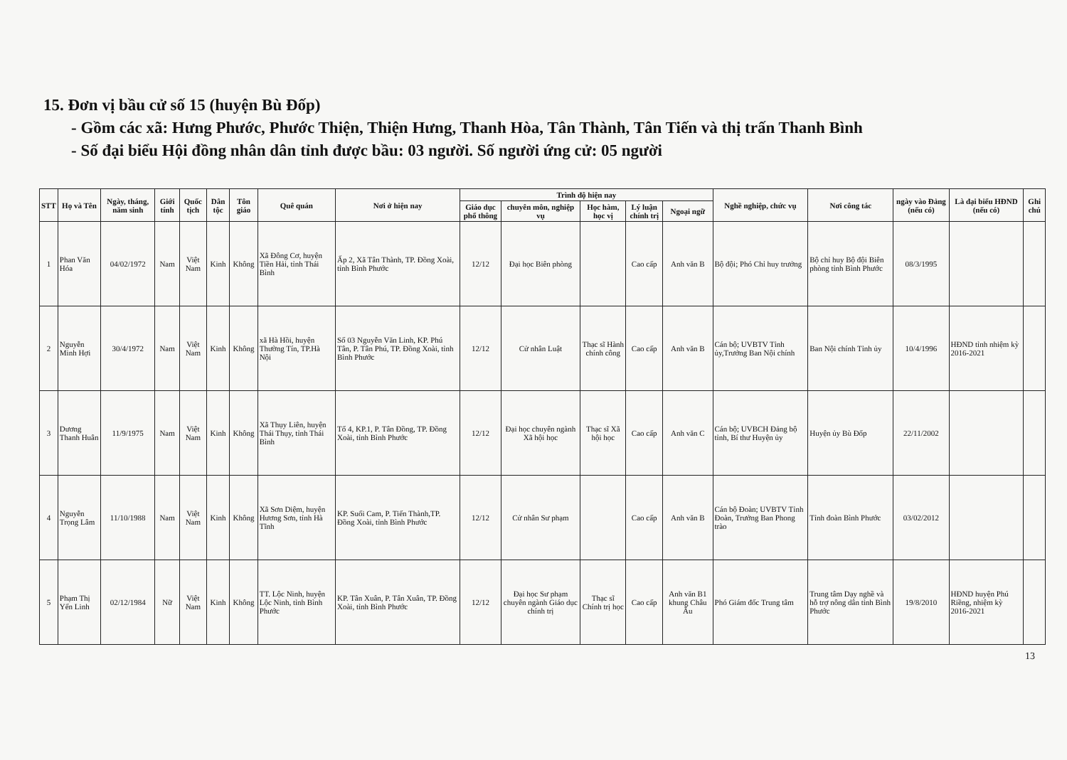15. Đơn vị bầu cử số 15 (huyện Bù Đốp)
- Gồm các xã: Hưng Phước, Phước Thiện, Thiện Hưng, Thanh Hòa, Tân Thành, Tân Tiến và thị trấn Thanh Bình
- Số đại biểu Hội đồng nhân dân tỉnh được bầu: 03 người. Số người ứng cử: 05 người
| STT | Họ và Tên | Ngày, tháng, năm sinh | Giới tính | Quốc tịch | Dân tộc | Tôn giáo | Quê quán | Nơi ở hiện nay | Trình độ hiện nay | | | | | Nghề nghiệp, chức vụ | Nơi công tác | ngày vào Đảng (nếu có) | Là đại biểu HĐND (nếu có) | Ghi chú |
| --- | --- | --- | --- | --- | --- | --- | --- | --- | --- | --- | --- | --- | --- | --- | --- | --- | --- | --- |
| | | | | | | | | | Giáo dục phổ thông | chuyên môn, nghiệp vụ | Học hàm, học vị | Lý luận chính trị | Ngoại ngữ | | | | | |
| 1 | Phan Văn Hóa | 04/02/1972 | Nam | Việt Nam | Kinh | Không | Xã Đông Cơ, huyện Tiền Hải, tỉnh Thái Bình | Ấp 2, Xã Tân Thành, TP. Đồng Xoài, tỉnh Bình Phước | 12/12 | Đại học Biên phòng | | Cao cấp | Anh văn B | Bộ đội; Phó Chỉ huy trưởng | Bộ chỉ huy Bộ đội Biên phòng tỉnh Bình Phước | 08/3/1995 | | |
| 2 | Nguyễn Minh Hợi | 30/4/1972 | Nam | Việt Nam | Kinh | Không | xã Hà Hồi, huyện Thường Tín, TP.Hà Nội | Số 03 Nguyễn Văn Linh, KP. Phú Tân, P. Tân Phú, TP. Đồng Xoài, tỉnh Bình Phước | 12/12 | Cử nhân Luật | Thạc sĩ Hành chính công | Cao cấp | Anh văn B | Cán bộ; UVBTV Tỉnh ủy,Trưởng Ban Nội chính | Ban Nội chính Tỉnh ủy | 10/4/1996 | HĐND tỉnh nhiệm kỳ 2016-2021 | |
| 3 | Dương Thanh Huân | 11/9/1975 | Nam | Việt Nam | Kinh | Không | Xã Thụy Liên, huyện Thái Thụy, tỉnh Thái Bình | Tổ 4, KP.1, P. Tân Đồng, TP. Đồng Xoài, tỉnh Bình Phước | 12/12 | Đại học chuyên ngành Xã hội học | Thạc sĩ Xã hội học | Cao cấp | Anh văn C | Cán bộ; UVBCH Đảng bộ tỉnh, Bí thư Huyện ủy | Huyện ủy Bù Đốp | 22/11/2002 | | |
| 4 | Nguyễn Trọng Lâm | 11/10/1988 | Nam | Việt Nam | Kinh | Không | Xã Sơn Diệm, huyện Hương Sơn, tỉnh Hà Tĩnh | KP. Suối Cam, P. Tiến Thành,TP. Đồng Xoài, tỉnh Bình Phước | 12/12 | Cử nhân Sư phạm | | Cao cấp | Anh văn B | Cán bộ Đoàn; UVBTV Tỉnh Đoàn, Trưởng Ban Phong trào | Tỉnh đoàn Bình Phước | 03/02/2012 | | |
| 5 | Phạm Thị Yến Linh | 02/12/1984 | Nữ | Việt Nam | Kinh | Không | TT. Lộc Ninh, huyện Lộc Ninh, tỉnh Bình Phước | KP. Tân Xuân, P. Tân Xuân, TP. Đồng Xoài, tỉnh Bình Phước | 12/12 | Đại học Sư phạm chuyên ngành Giáo dục chính trị | Thạc sĩ Chính trị học | Cao cấp | Anh văn B1 khung Châu Âu | Phó Giám đốc Trung tâm | Trung tâm Dạy nghề và hỗ trợ nông dân tỉnh Bình Phước | 19/8/2010 | HĐND huyện Phú Riềng, nhiệm kỳ 2016-2021 | |
13